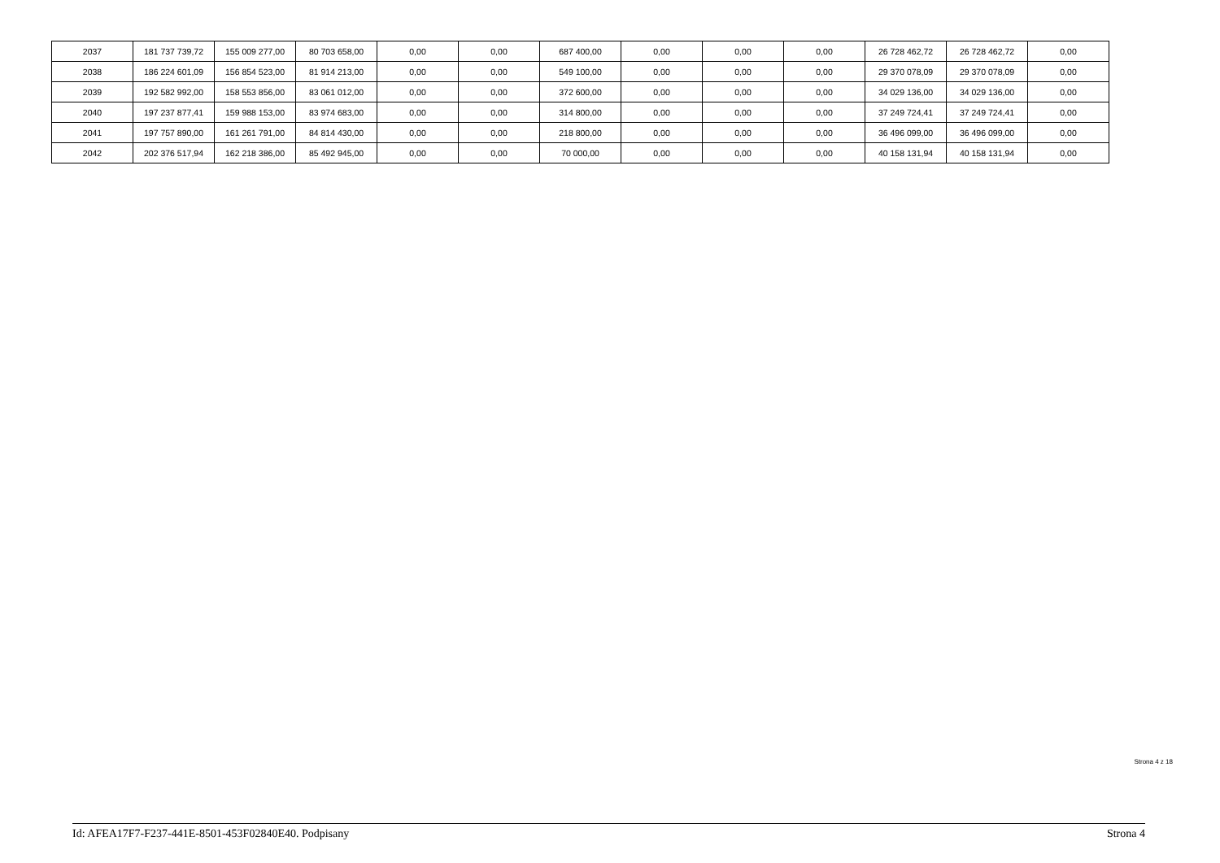| 2037 | 181 737 739,72 | 155 009 277,00 | 80 703 658,00 | 0,00 | 0,00 | 687 400,00 | 0,00 | 0,00 | 0,00 | 26 728 462,72 | 26 728 462,72 | 0,00 |
| 2038 | 186 224 601,09 | 156 854 523,00 | 81 914 213,00 | 0,00 | 0,00 | 549 100,00 | 0,00 | 0,00 | 0,00 | 29 370 078,09 | 29 370 078,09 | 0,00 |
| 2039 | 192 582 992,00 | 158 553 856,00 | 83 061 012,00 | 0,00 | 0,00 | 372 600,00 | 0,00 | 0,00 | 0,00 | 34 029 136,00 | 34 029 136,00 | 0,00 |
| 2040 | 197 237 877,41 | 159 988 153,00 | 83 974 683,00 | 0,00 | 0,00 | 314 800,00 | 0,00 | 0,00 | 0,00 | 37 249 724,41 | 37 249 724,41 | 0,00 |
| 2041 | 197 757 890,00 | 161 261 791,00 | 84 814 430,00 | 0,00 | 0,00 | 218 800,00 | 0,00 | 0,00 | 0,00 | 36 496 099,00 | 36 496 099,00 | 0,00 |
| 2042 | 202 376 517,94 | 162 218 386,00 | 85 492 945,00 | 0,00 | 0,00 | 70 000,00 | 0,00 | 0,00 | 0,00 | 40 158 131,94 | 40 158 131,94 | 0,00 |
Strona 4 z 18
Id: AFEA17F7-F237-441E-8501-453F02840E40. Podpisany Strona 4